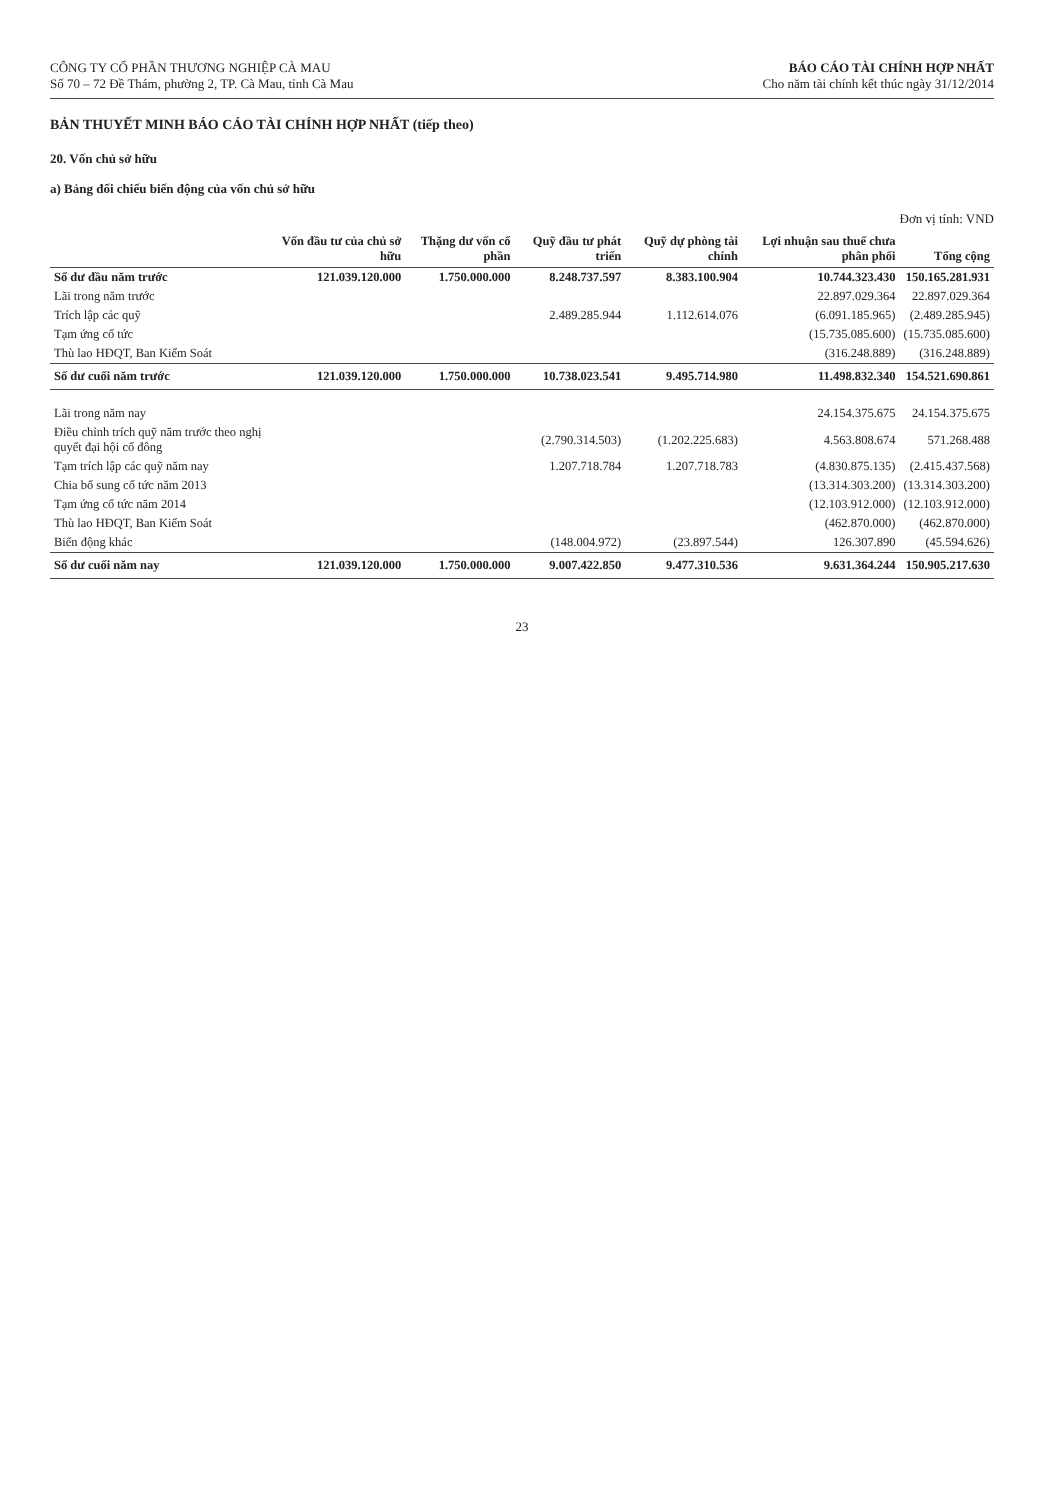CÔNG TY CỔ PHẦN THƯƠNG NGHIỆP CÀ MAU
Số 70 – 72 Đề Thám, phường 2, TP. Cà Mau, tỉnh Cà Mau
BÁO CÁO TÀI CHÍNH HỢP NHẤT
Cho năm tài chính kết thúc ngày 31/12/2014
BẢN THUYẾT MINH BÁO CÁO TÀI CHÍNH HỢP NHẤT (tiếp theo)
20. Vốn chủ sở hữu
a) Bảng đối chiếu biến động của vốn chủ sở hữu
Đơn vị tính: VND
| | Vốn đầu tư của chủ sở hữu | Thặng dư vốn cổ phần | Quỹ đầu tư phát triển | Quỹ dự phòng tài chính | Lợi nhuận sau thuế chưa phân phối | Tổng cộng |
| --- | --- | --- | --- | --- | --- | --- |
| Số dư đầu năm trước | 121.039.120.000 | 1.750.000.000 | 8.248.737.597 | 8.383.100.904 | 10.744.323.430 | 150.165.281.931 |
| Lãi trong năm trước | | | | | 22.897.029.364 | 22.897.029.364 |
| Trích lập các quỹ | | | 2.489.285.944 | 1.112.614.076 | (6.091.185.965) | (2.489.285.945) |
| Tạm ứng cổ tức | | | | | (15.735.085.600) | (15.735.085.600) |
| Thù lao HĐQT, Ban Kiểm Soát | | | | | (316.248.889) | (316.248.889) |
| Số dư cuối năm trước | 121.039.120.000 | 1.750.000.000 | 10.738.023.541 | 9.495.714.980 | 11.498.832.340 | 154.521.690.861 |
| Lãi trong năm nay | | | | | 24.154.375.675 | 24.154.375.675 |
| Điều chỉnh trích quỹ năm trước theo nghị quyết đại hội cổ đông | | | (2.790.314.503) | (1.202.225.683) | 4.563.808.674 | 571.268.488 |
| Tạm trích lập các quỹ năm nay | | | 1.207.718.784 | 1.207.718.783 | (4.830.875.135) | (2.415.437.568) |
| Chia bổ sung cổ tức năm 2013 | | | | | (13.314.303.200) | (13.314.303.200) |
| Tạm ứng cổ tức năm 2014 | | | | | (12.103.912.000) | (12.103.912.000) |
| Thù lao HĐQT, Ban Kiểm Soát | | | | | (462.870.000) | (462.870.000) |
| Biến động khác | | | (148.004.972) | (23.897.544) | 126.307.890 | (45.594.626) |
| Số dư cuối năm nay | 121.039.120.000 | 1.750.000.000 | 9.007.422.850 | 9.477.310.536 | 9.631.364.244 | 150.905.217.630 |
23